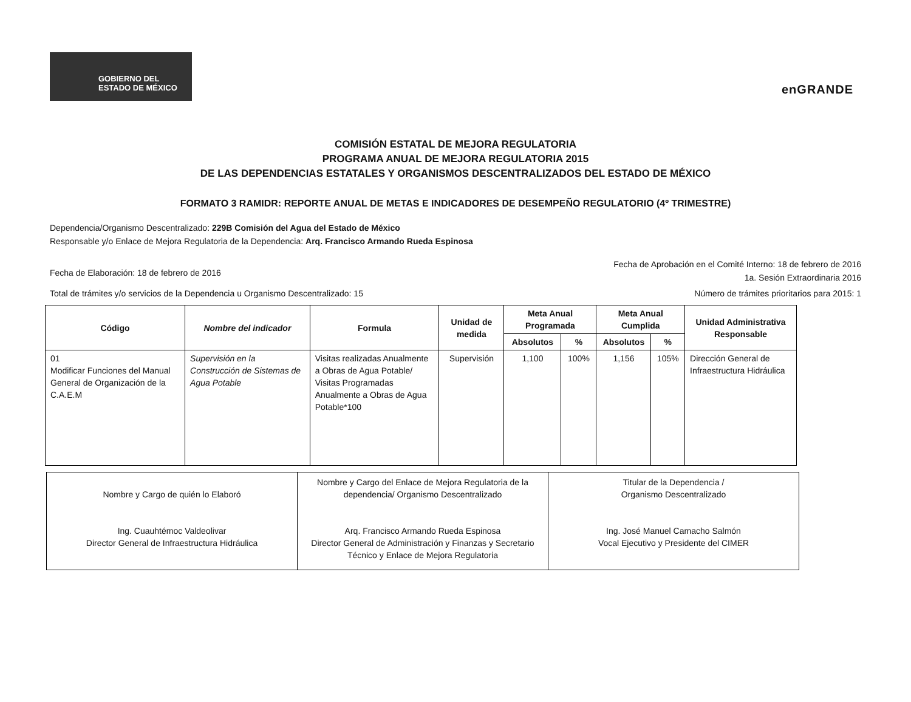GOBIERNO DEL
ESTADO DE MÉXICO
enGRANDE
COMISIÓN ESTATAL DE MEJORA REGULATORIA
PROGRAMA ANUAL DE MEJORA REGULATORIA 2015
DE LAS DEPENDENCIAS ESTATALES Y ORGANISMOS DESCENTRALIZADOS DEL ESTADO DE MÉXICO
FORMATO 3 RAMIDR: REPORTE ANUAL DE METAS E INDICADORES DE DESEMPEÑO REGULATORIO (4º TRIMESTRE)
Dependencia/Organismo Descentralizado: 229B Comisión del Agua del Estado de México
Responsable y/o Enlace de Mejora Regulatoria de la Dependencia: Arq. Francisco Armando Rueda Espinosa
Fecha de Elaboración: 18 de febrero de 2016
Fecha de Aprobación en el Comité Interno: 18 de febrero de 2016
1a. Sesión Extraordinaria 2016
Total de trámites y/o servicios de la Dependencia u Organismo Descentralizado: 15
Número de trámites prioritarios para 2015: 1
| Código | Nombre del indicador | Formula | Unidad de medida | Meta Anual Programada | | Meta Anual Cumplida | | Unidad Administrativa Responsable |
| --- | --- | --- | --- | --- | --- | --- | --- | --- |
| | | | | Absolutos | % | Absolutos | % | |
| 01 Modificar Funciones del Manual General de Organización de la C.A.E.M | Supervisión en la Construcción de Sistemas de Agua Potable | Visitas realizadas Anualmente a Obras de Agua Potable/ Visitas Programadas Anualmente a Obras de Agua Potable*100 | Supervisión | 1,100 | 100% | 1,156 | 105% | Dirección General de Infraestructura Hidráulica |
Nombre y Cargo de quién lo Elaboró
Ing. Cuauhtémoc Valdeolivar
Director General de Infraestructura Hidráulica
Nombre y Cargo del Enlace de Mejora Regulatoria de la dependencia/ Organismo Descentralizado
Arq. Francisco Armando Rueda Espinosa
Director General de Administración y Finanzas y Secretario Técnico y Enlace de Mejora Regulatoria
Titular de la Dependencia /
Organismo Descentralizado
Ing. José Manuel Camacho Salmón
Vocal Ejecutivo y Presidente del CIMER